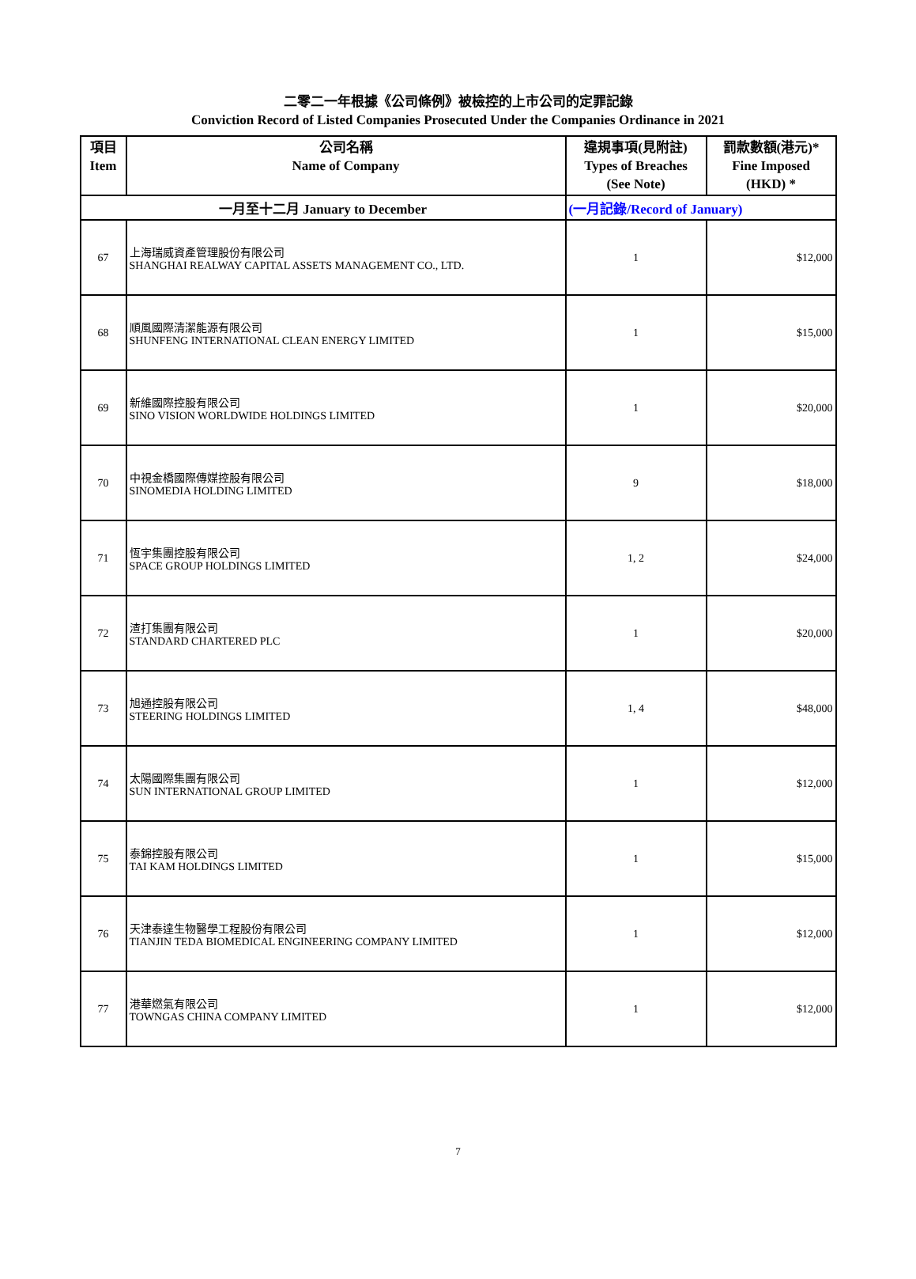二零二一年根據《公司條例》被檢控的上市公司的定罪記錄
Conviction Record of Listed Companies Prosecuted Under the Companies Ordinance in 2021
| 項目 Item | 公司名稱 Name of Company | 違規事項(見附註) Types of Breaches (See Note) | 罰款數額(港元)* Fine Imposed (HKD) * |
| --- | --- | --- | --- |
| 一月至十二月 January to December | | (一月記錄/Record of January) | |
| 67 | 上海瑞威資產管理股份有限公司 SHANGHAI REALWAY CAPITAL ASSETS MANAGEMENT CO., LTD. | 1 | $12,000 |
| 68 | 順風國際清潔能源有限公司 SHUNFENG INTERNATIONAL CLEAN ENERGY LIMITED | 1 | $15,000 |
| 69 | 新維國際控股有限公司 SINO VISION WORLDWIDE HOLDINGS LIMITED | 1 | $20,000 |
| 70 | 中視金橋國際傳媒控股有限公司 SINOMEDIA HOLDING LIMITED | 9 | $18,000 |
| 71 | 恆宇集團控股有限公司 SPACE GROUP HOLDINGS LIMITED | 1, 2 | $24,000 |
| 72 | 渣打集團有限公司 STANDARD CHARTERED PLC | 1 | $20,000 |
| 73 | 旭通控股有限公司 STEERING HOLDINGS LIMITED | 1, 4 | $48,000 |
| 74 | 太陽國際集團有限公司 SUN INTERNATIONAL GROUP LIMITED | 1 | $12,000 |
| 75 | 泰錦控股有限公司 TAI KAM HOLDINGS LIMITED | 1 | $15,000 |
| 76 | 天津泰達生物醫學工程股份有限公司 TIANJIN TEDA BIOMEDICAL ENGINEERING COMPANY LIMITED | 1 | $12,000 |
| 77 | 港華燃氣有限公司 TOWNGAS CHINA COMPANY LIMITED | 1 | $12,000 |
7